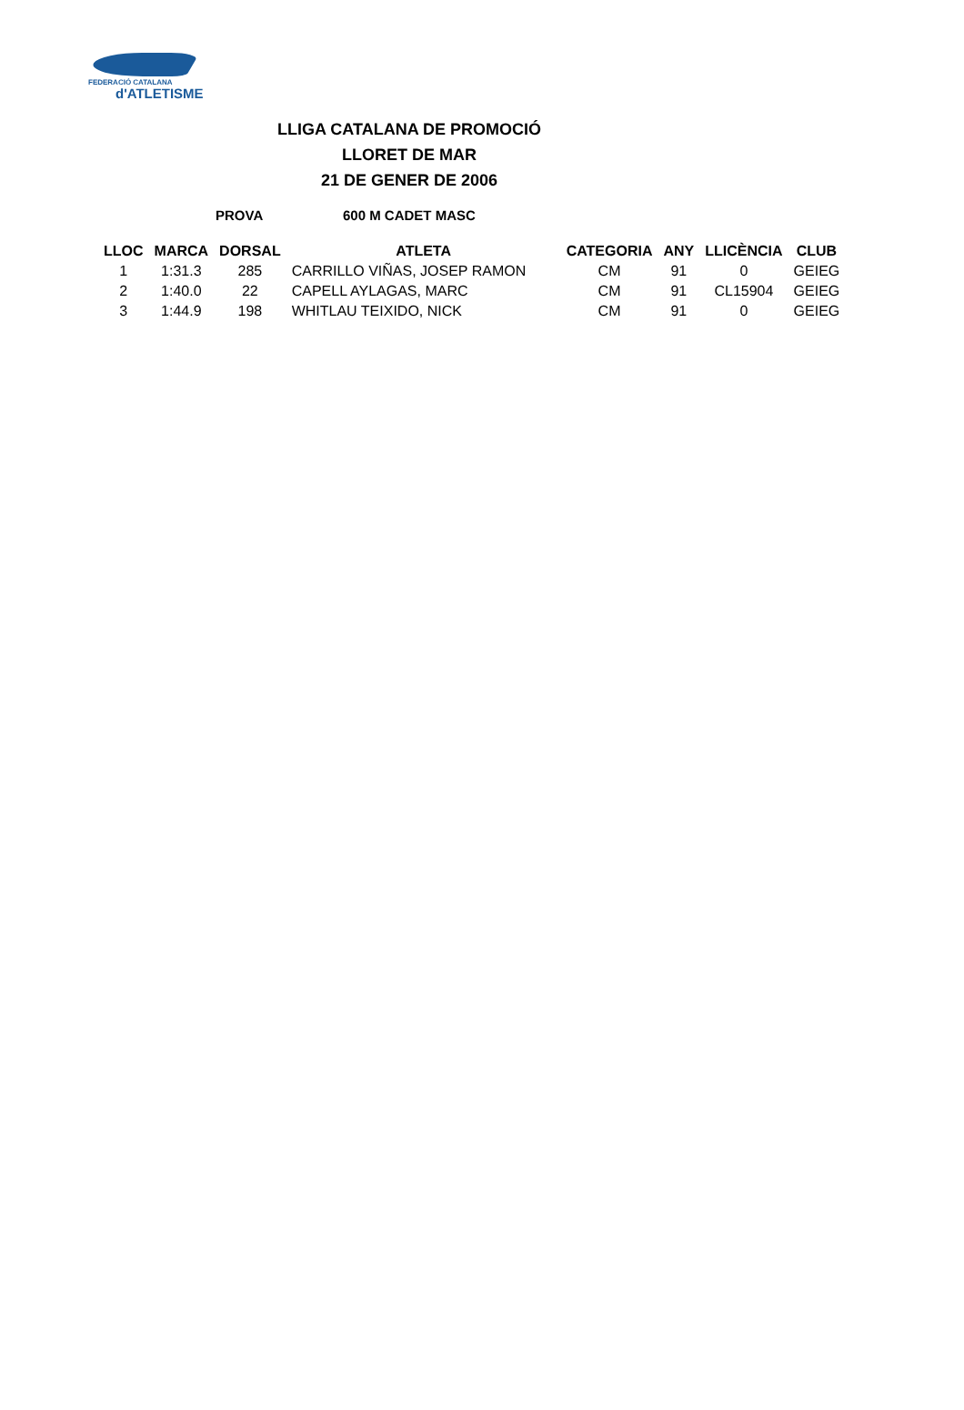FEDERACIÓ CATALANA
d'ATLETISME
LLIGA CATALANA DE PROMOCIÓ
LLORET DE MAR
21 DE GENER DE 2006
PROVA 600 M CADET MASC
| LLOC | MARCA | DORSAL | ATLETA | CATEGORIA | ANY | LLICÈNCIA | CLUB |
| --- | --- | --- | --- | --- | --- | --- | --- |
| 1 | 1:31.3 | 285 | CARRILLO VIÑAS, JOSEP RAMON | CM | 91 | 0 | GEIEG |
| 2 | 1:40.0 | 22 | CAPELL AYLAGAS, MARC | CM | 91 | CL15904 | GEIEG |
| 3 | 1:44.9 | 198 | WHITLAU TEIXIDO, NICK | CM | 91 | 0 | GEIEG |